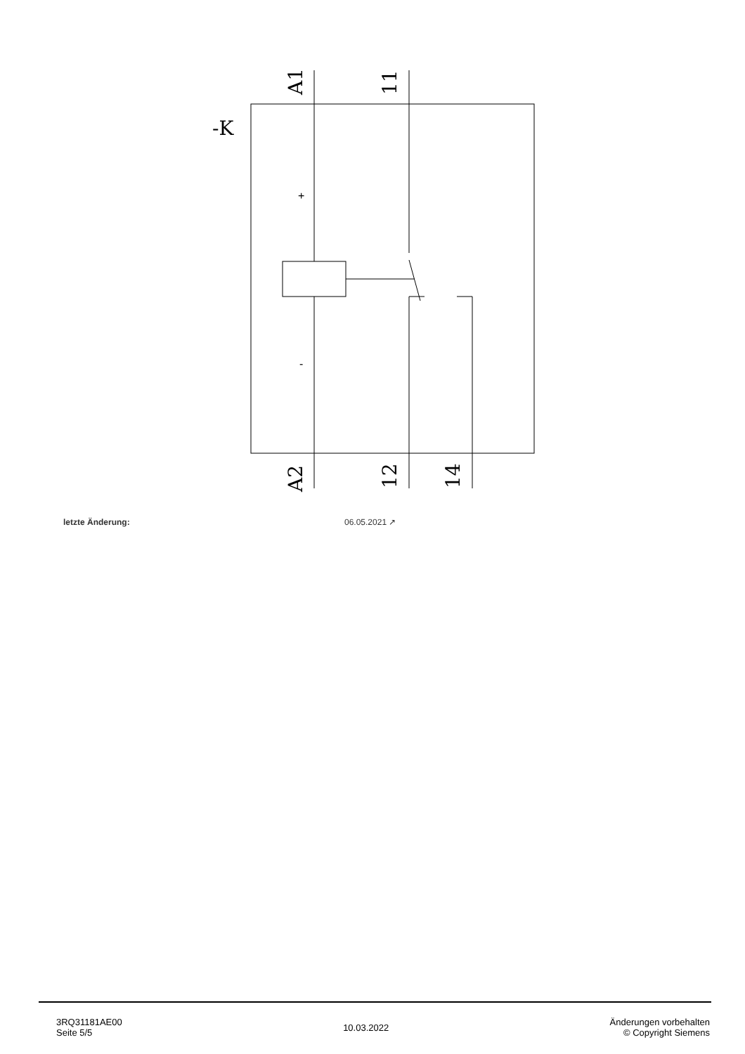-K
A1
11
A2
12
14
+
-
letzte Änderung: 06.05.2021 ↗
3RQ31181AE00
Seite 5/5
10.03.2022
Änderungen vorbehalten
© Copyright Siemens